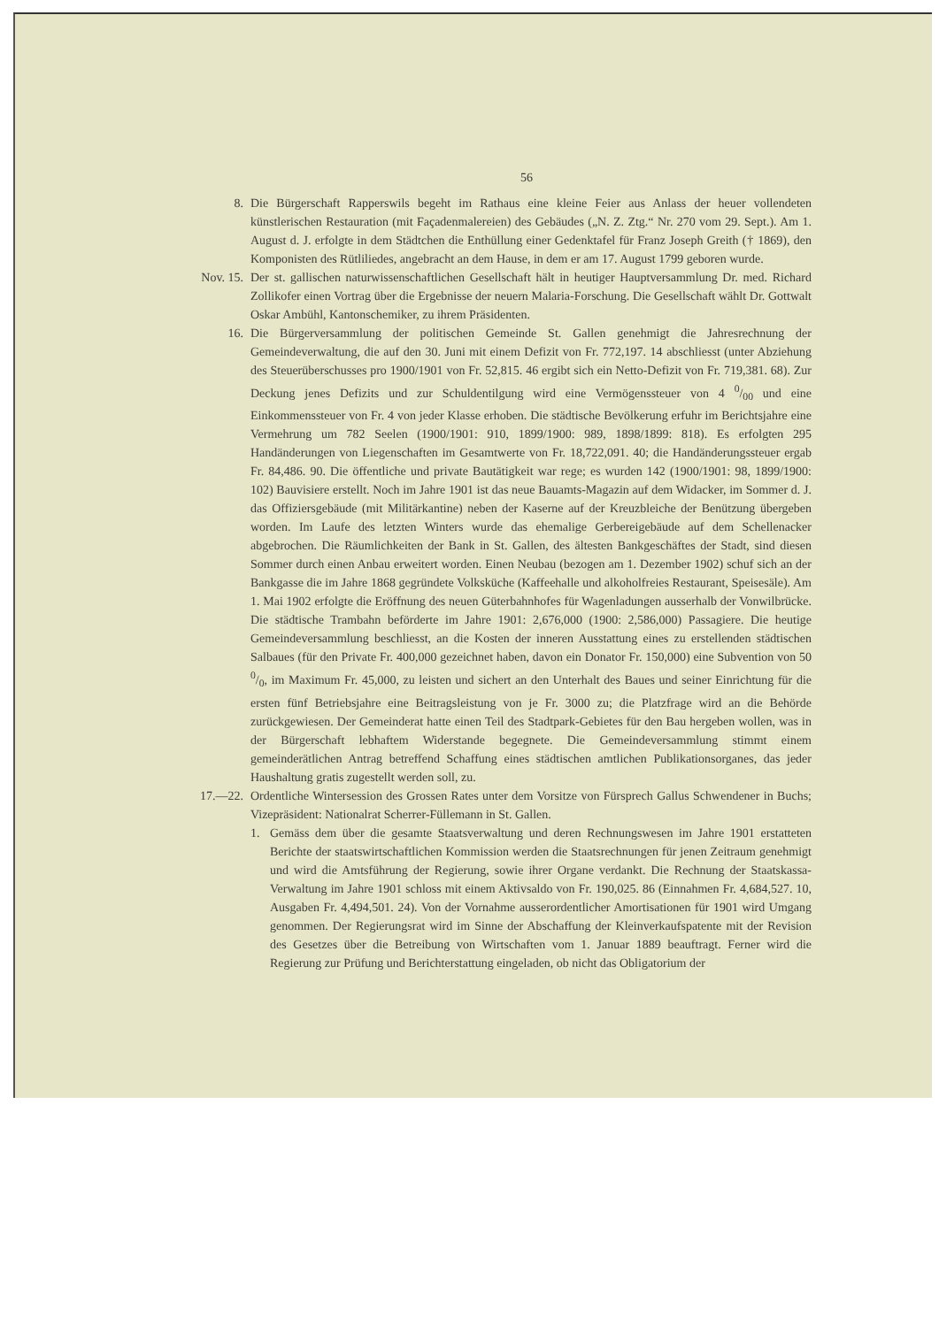56
8. Die Bürgerschaft Rapperswils begeht im Rathaus eine kleine Feier aus Anlass der heuer vollendeten künstlerischen Restauration (mit Façadenmalereien) des Gebäudes („N. Z. Ztg.“ Nr. 270 vom 29. Sept.). Am 1. August d. J. erfolgte in dem Städtchen die Enthüllung einer Gedenktafel für Franz Joseph Greith († 1869), den Komponisten des Rütliliedes, angebracht an dem Hause, in dem er am 17. August 1799 geboren wurde.
Nov. 15. Der st. gallischen naturwissenschaftlichen Gesellschaft hält in heutiger Hauptversammlung Dr. med. Richard Zollikofer einen Vortrag über die Ergebnisse der neuern Malaria-Forschung. Die Gesellschaft wählt Dr. Gottwalt Oskar Ambühl, Kantonschemiker, zu ihrem Präsidenten.
16. Die Bürgerversammlung der politischen Gemeinde St. Gallen genehmigt die Jahresrechnung der Gemeindeverwaltung, die auf den 30. Juni mit einem Defizit von Fr. 772,197. 14 abschliesst (unter Abziehung des Steuerüberschusses pro 1900/1901 von Fr. 52,815. 46 ergibt sich ein Netto-Defizit von Fr. 719,381. 68). Zur Deckung jenes Defizits und zur Schuldentilgung wird eine Vermögenssteuer von 4 0/00 und eine Einkommenssteuer von Fr. 4 von jeder Klasse erhoben. Die städtische Bevölkerung erfuhr im Berichtsjahre eine Vermehrung um 782 Seelen (1900/1901: 910, 1899/1900: 989, 1898/1899: 818). Es erfolgten 295 Handänderungen von Liegenschaften im Gesamtwerte von Fr. 18,722,091. 40; die Handänderungssteuer ergab Fr. 84,486. 90. Die öffentliche und private Bautätigkeit war rege; es wurden 142 (1900/1901: 98, 1899/1900: 102) Bauvisiere erstellt. Noch im Jahre 1901 ist das neue Bauamts-Magazin auf dem Widacker, im Sommer d. J. das Offiziersgebäude (mit Militärkantine) neben der Kaserne auf der Kreuzbleiche der Benützung übergeben worden. Im Laufe des letzten Winters wurde das ehemalige Gerbereigebäude auf dem Schellenacker abgebrochen. Die Räumlichkeiten der Bank in St. Gallen, des ältesten Bankgeschäftes der Stadt, sind diesen Sommer durch einen Anbau erweitert worden. Einen Neubau (bezogen am 1. Dezember 1902) schuf sich an der Bankgasse die im Jahre 1868 gegründete Volksküche (Kaffeehalle und alkoholfreies Restaurant, Speisesäle). Am 1. Mai 1902 erfolgte die Eröffnung des neuen Güterbahnhofes für Wagenladungen ausserhalb der Vonwilbrücke. Die städtische Trambahn beförderte im Jahre 1901: 2,676,000 (1900: 2,586,000) Passagiere. Die heutige Gemeindeversammlung beschliesst, an die Kosten der inneren Ausstattung eines zu erstellenden städtischen Salbaues (für den Private Fr. 400,000 gezeichnet haben, davon ein Donator Fr. 150,000) eine Subvention von 50 0/0, im Maximum Fr. 45,000, zu leisten und sichert an den Unterhalt des Baues und seiner Einrichtung für die ersten fünf Betriebsjahre eine Beitragsleistung von je Fr. 3000 zu; die Platzfrage wird an die Behörde zurückgewiesen. Der Gemeinderat hatte einen Teil des Stadtpark-Gebietes für den Bau hergeben wollen, was in der Bürgerschaft lebhaftem Widerstande begegnete. Die Gemeindeversammlung stimmt einem gemeinderätlichen Antrag betreffend Schaffung eines städtischen amtlichen Publikationsorganes, das jeder Haushaltung gratis zugestellt werden soll, zu.
17.—22. Ordentliche Wintersession des Grossen Rates unter dem Vorsitze von Fürsprech Gallus Schwendener in Buchs; Vizepräsident: Nationalrat Scherrer-Füllemann in St. Gallen.
1. Gemäss dem über die gesamte Staatsverwaltung und deren Rechnungswesen im Jahre 1901 erstatteten Berichte der staatswirtschaftlichen Kommission werden die Staatsrechnungen für jenen Zeitraum genehmigt und wird die Amtsführung der Regierung, sowie ihrer Organe verdankt. Die Rechnung der Staatskassa-Verwaltung im Jahre 1901 schloss mit einem Aktivsaldo von Fr. 190,025. 86 (Einnahmen Fr. 4,684,527. 10, Ausgaben Fr. 4,494,501. 24). Von der Vornahme ausserordentlicher Amortisationen für 1901 wird Umgang genommen. Der Regierungsrat wird im Sinne der Abschaffung der Kleinverkaufspatente mit der Revision des Gesetzes über die Betreibung von Wirtschaften vom 1. Januar 1889 beauftragt. Ferner wird die Regierung zur Prüfung und Berichterstattung eingeladen, ob nicht das Obligatorium der